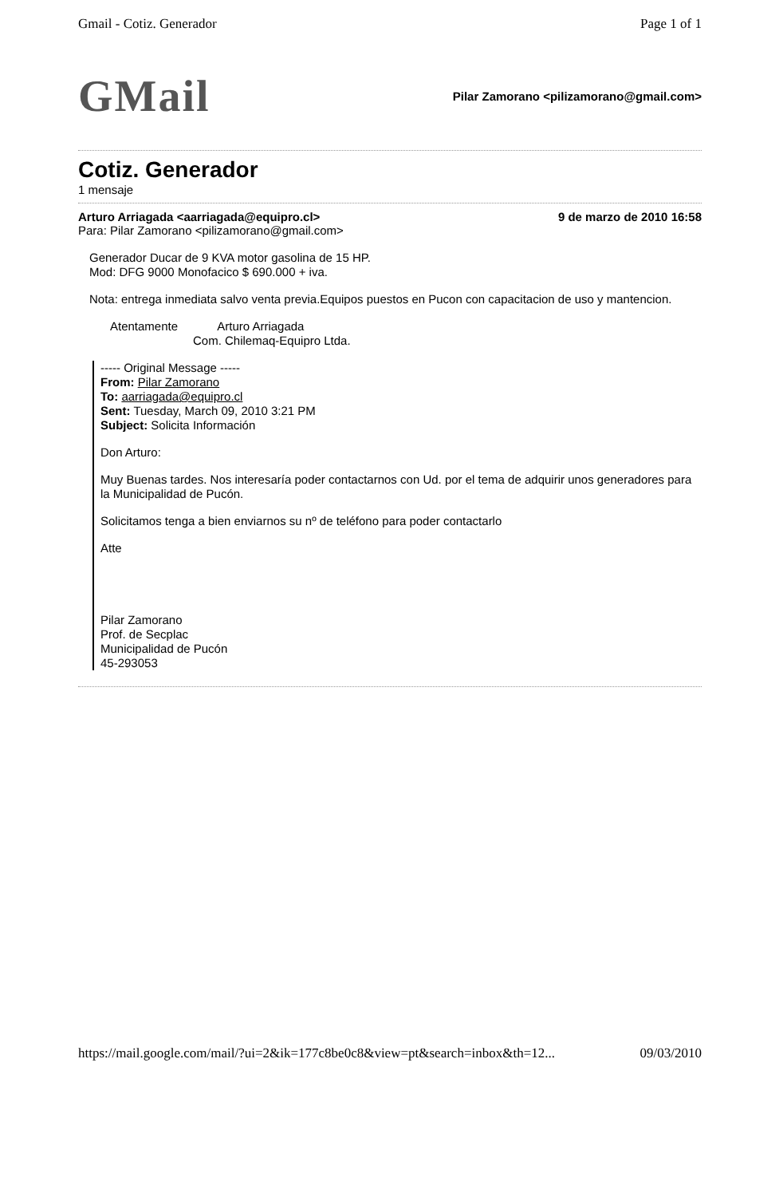Gmail - Cotiz. Generador Page 1 of 1
GMail Pilar Zamorano <pilizamorano@gmail.com>
Cotiz. Generador
1 mensaje
Arturo Arriagada <aarriagada@equipro.cl> 9 de marzo de 2010 16:58
Para: Pilar Zamorano <pilizamorano@gmail.com>
Generador Ducar de 9 KVA motor gasolina de 15 HP.
Mod: DFG 9000 Monofacico $ 690.000 + iva.
Nota: entrega inmediata salvo venta previa.Equipos puestos en Pucon con capacitacion de uso y mantencion.
Atentamente Arturo Arriagada
Com. Chilemaq-Equipro Ltda.
----- Original Message -----
From: Pilar Zamorano
To: aarriagada@equipro.cl
Sent: Tuesday, March 09, 2010 3:21 PM
Subject: Solicita Información
Don Arturo:
Muy Buenas tardes. Nos interesaría poder contactarnos con Ud. por el tema de adquirir unos generadores para la Municipalidad de Pucón.
Solicitamos tenga a bien enviarnos su nº de teléfono para poder contactarlo
Atte
Pilar Zamorano
Prof. de Secplac
Municipalidad de Pucón
45-293053
https://mail.google.com/mail/?ui=2&ik=177c8be0c8&view=pt&search=inbox&th=12... 09/03/2010